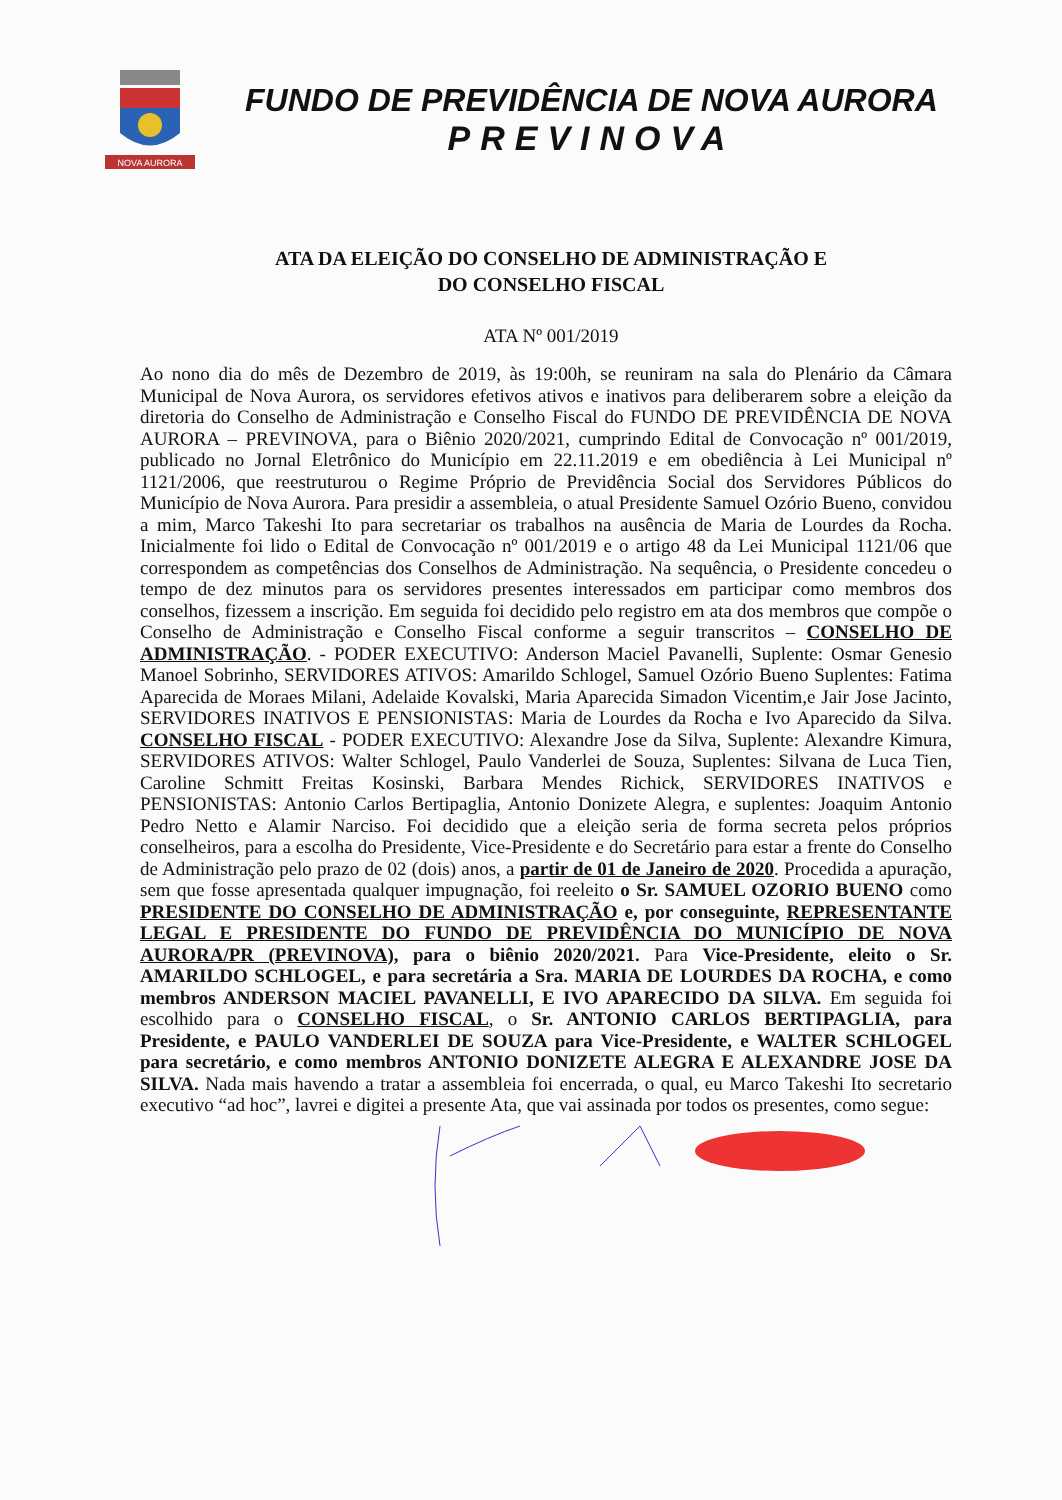NOVA AURORA
FUNDO DE PREVIDÊNCIA DE NOVA AURORA
PREVINOVA
ATA DA ELEIÇÃO DO CONSELHO DE ADMINISTRAÇÃO E
DO CONSELHO FISCAL
ATA Nº 001/2019
Ao nono dia do mês de Dezembro de 2019, às 19:00h, se reuniram na sala do Plenário da Câmara Municipal de Nova Aurora, os servidores efetivos ativos e inativos para deliberarem sobre a eleição da diretoria do Conselho de Administração e Conselho Fiscal do FUNDO DE PREVIDÊNCIA DE NOVA AURORA – PREVINOVA, para o Biênio 2020/2021, cumprindo Edital de Convocação nº 001/2019, publicado no Jornal Eletrônico do Município em 22.11.2019 e em obediência à Lei Municipal nº 1121/2006, que reestruturou o Regime Próprio de Previdência Social dos Servidores Públicos do Município de Nova Aurora. Para presidir a assembleia, o atual Presidente Samuel Ozório Bueno, convidou a mim, Marco Takeshi Ito para secretariar os trabalhos na ausência de Maria de Lourdes da Rocha. Inicialmente foi lido o Edital de Convocação nº 001/2019 e o artigo 48 da Lei Municipal 1121/06 que correspondem as competências dos Conselhos de Administração. Na sequência, o Presidente concedeu o tempo de dez minutos para os servidores presentes interessados em participar como membros dos conselhos, fizessem a inscrição. Em seguida foi decidido pelo registro em ata dos membros que compõe o Conselho de Administração e Conselho Fiscal conforme a seguir transcritos – CONSELHO DE ADMINISTRAÇÃO. - PODER EXECUTIVO: Anderson Maciel Pavanelli, Suplente: Osmar Genesio Manoel Sobrinho, SERVIDORES ATIVOS: Amarildo Schlogel, Samuel Ozório Bueno Suplentes: Fatima Aparecida de Moraes Milani, Adelaide Kovalski, Maria Aparecida Simadon Vicentim,e Jair Jose Jacinto, SERVIDORES INATIVOS E PENSIONISTAS: Maria de Lourdes da Rocha e Ivo Aparecido da Silva. CONSELHO FISCAL - PODER EXECUTIVO: Alexandre Jose da Silva, Suplente: Alexandre Kimura, SERVIDORES ATIVOS: Walter Schlogel, Paulo Vanderlei de Souza, Suplentes: Silvana de Luca Tien, Caroline Schmitt Freitas Kosinski, Barbara Mendes Richick, SERVIDORES INATIVOS e PENSIONISTAS: Antonio Carlos Bertipaglia, Antonio Donizete Alegra, e suplentes: Joaquim Antonio Pedro Netto e Alamir Narciso. Foi decidido que a eleição seria de forma secreta pelos próprios conselheiros, para a escolha do Presidente, Vice-Presidente e do Secretário para estar a frente do Conselho de Administração pelo prazo de 02 (dois) anos, a partir de 01 de Janeiro de 2020. Procedida a apuração, sem que fosse apresentada qualquer impugnação, foi reeleito o Sr. SAMUEL OZORIO BUENO como PRESIDENTE DO CONSELHO DE ADMINISTRAÇÃO e, por conseguinte, REPRESENTANTE LEGAL E PRESIDENTE DO FUNDO DE PREVIDÊNCIA DO MUNICÍPIO DE NOVA AURORA/PR (PREVINOVA), para o biênio 2020/2021. Para Vice-Presidente, eleito o Sr. AMARILDO SCHLOGEL, e para secretária a Sra. MARIA DE LOURDES DA ROCHA, e como membros ANDERSON MACIEL PAVANELLI, E IVO APARECIDO DA SILVA. Em seguida foi escolhido para o CONSELHO FISCAL, o Sr. ANTONIO CARLOS BERTIPAGLIA, para Presidente, e PAULO VANDERLEI DE SOUZA para Vice-Presidente, e WALTER SCHLOGEL para secretário, e como membros ANTONIO DONIZETE ALEGRA E ALEXANDRE JOSE DA SILVA. Nada mais havendo a tratar a assembleia foi encerrada, o qual, eu Marco Takeshi Ito secretario executivo “ad hoc”, lavrei e digitei a presente Ata, que vai assinada por todos os presentes, como segue: